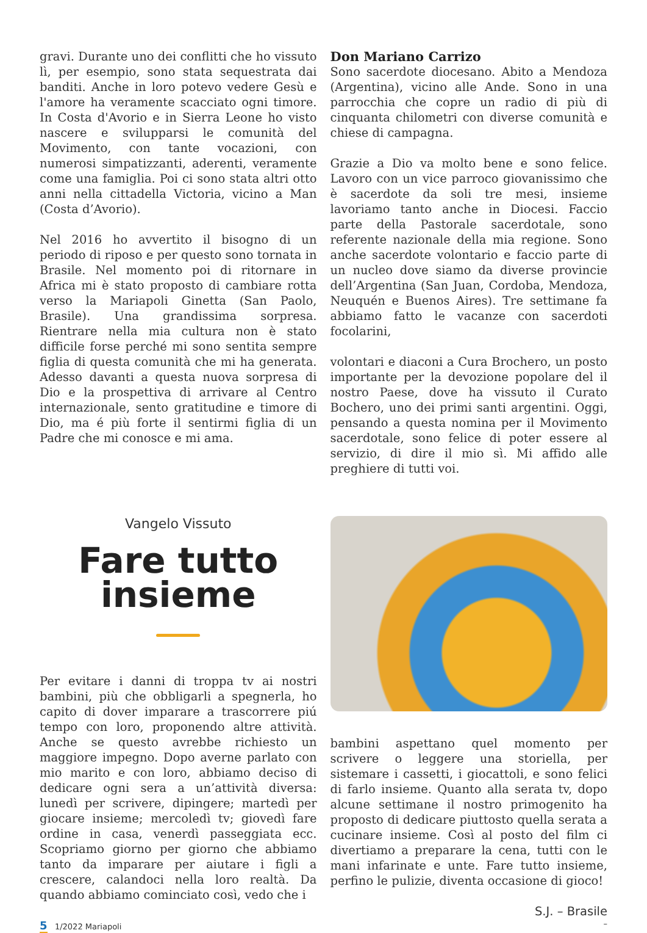gravi. Durante uno dei conflitti che ho vissuto lì, per esempio, sono stata sequestrata dai banditi. Anche in loro potevo vedere Gesù e l'amore ha veramente scacciato ogni timore. In Costa d'Avorio e in Sierra Leone ho visto nascere e svilupparsi le comunità del Movimento, con tante vocazioni, con numerosi simpatizzanti, aderenti, veramente come una famiglia. Poi ci sono stata altri otto anni nella cittadella Victoria, vicino a Man (Costa d’Avorio).
Nel 2016 ho avvertito il bisogno di un periodo di riposo e per questo sono tornata in Brasile. Nel momento poi di ritornare in Africa mi è stato proposto di cambiare rotta verso la Mariapoli Ginetta (San Paolo, Brasile). Una grandissima sorpresa. Rientrare nella mia cultura non è stato difficile forse perché mi sono sentita sempre figlia di questa comunità che mi ha generata. Adesso davanti a questa nuova sorpresa di Dio e la prospettiva di arrivare al Centro internazionale, sento gratitudine e timore di Dio, ma é più forte il sentirmi figlia di un Padre che mi conosce e mi ama.
Don Mariano Carrizo
Sono sacerdote diocesano. Abito a Mendoza (Argentina), vicino alle Ande. Sono in una parrocchia che copre un radio di più di cinquanta chilometri con diverse comunità e chiese di campagna.
Grazie a Dio va molto bene e sono felice. Lavoro con un vice parroco giovanissimo che è sacerdote da soli tre mesi, insieme lavoriamo tanto anche in Diocesi. Faccio parte della Pastorale sacerdotale, sono referente nazionale della mia regione. Sono anche sacerdote volontario e faccio parte di un nucleo dove siamo da diverse provincie dell’Argentina (San Juan, Cordoba, Mendoza, Neuquén e Buenos Aires). Tre settimane fa abbiamo fatto le vacanze con sacerdoti focolarini,
volontari e diaconi a Cura Brochero, un posto importante per la devozione popolare del il nostro Paese, dove ha vissuto il Curato Bochero, uno dei primi santi argentini. Oggi, pensando a questa nomina per il Movimento sacerdotale, sono felice di poter essere al servizio, di dire il mio sì. Mi affido alle preghiere di tutti voi.
Vangelo Vissuto
Fare tutto
insieme
Per evitare i danni di troppa tv ai nostri bambini, più che obbligarli a spegnerla, ho capito di dover imparare a trascorrere piú tempo con loro, proponendo altre attività. Anche se questo avrebbe richiesto un maggiore impegno. Dopo averne parlato con mio marito e con loro, abbiamo deciso di dedicare ogni sera a un’attività diversa: lunedì per scrivere, dipingere; martedì per giocare insieme; mercoledì tv; giovedì fare ordine in casa, venerdì passeggiata ecc. Scopriamo giorno per giorno che abbiamo tanto da imparare per aiutare i figli a crescere, calandoci nella loro realtà. Da quando abbiamo cominciato così, vedo che i
bambini aspettano quel momento per scrivere o leggere una storiella, per sistemare i cassetti, i giocattoli, e sono felici di farlo insieme. Quanto alla serata tv, dopo alcune settimane il nostro primogenito ha proposto di dedicare piuttosto quella serata a cucinare insieme. Così al posto del film ci divertiamo a preparare la cena, tutti con le mani infarinate e unte. Fare tutto insieme, perfino le pulizie, diventa occasione di gioco!
S.J. – Brasile
5 1/2022 Mariapoli –